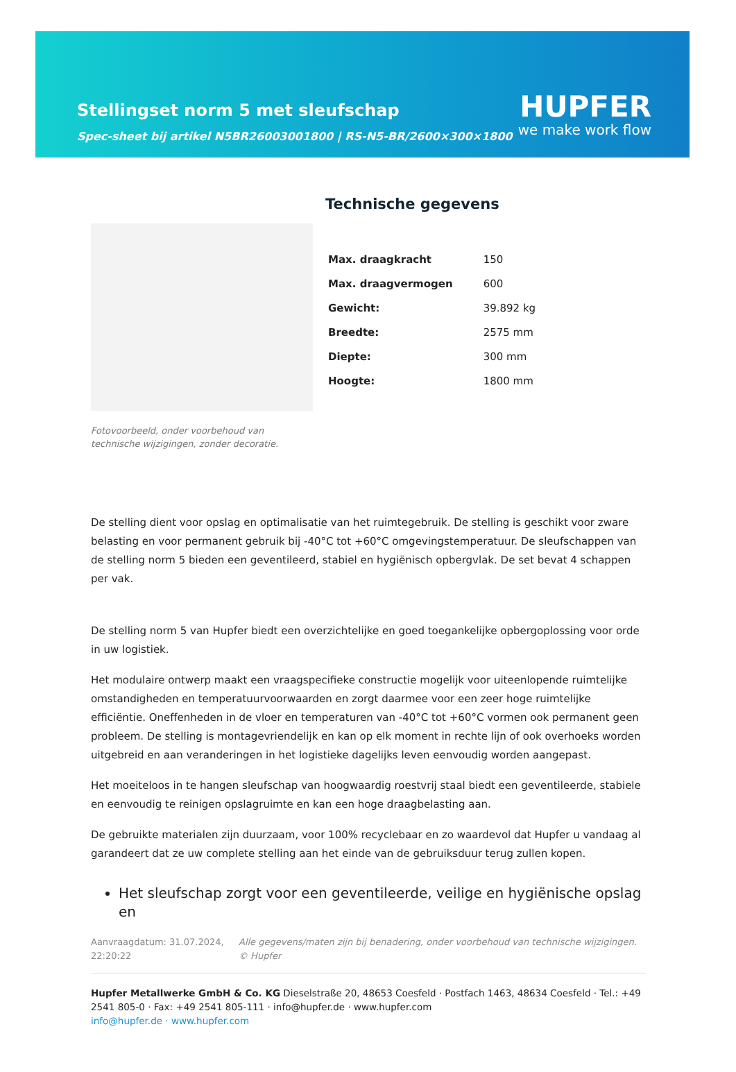Stellingset norm 5 met sleufschap
Spec-sheet bij artikel N5BR26003001800 | RS-N5-BR/2600×300×1800
HUPFER
we make work flow
Fotovoorbeeld, onder voorbehoud van technische wijzigingen, zonder decoratie.
Technische gegevens
| Max. draagkracht | 150 |
| Max. draagvermogen | 600 |
| Gewicht: | 39.892 kg |
| Breedte: | 2575 mm |
| Diepte: | 300 mm |
| Hoogte: | 1800 mm |
De stelling dient voor opslag en optimalisatie van het ruimtegebruik. De stelling is geschikt voor zware belasting en voor permanent gebruik bij -40°C tot +60°C omgevingstemperatuur. De sleufschappen van de stelling norm 5 bieden een geventileerd, stabiel en hygiënisch opbergvlak. De set bevat 4 schappen per vak.
De stelling norm 5 van Hupfer biedt een overzichtelijke en goed toegankelijke opbergoplossing voor orde in uw logistiek.
Het modulaire ontwerp maakt een vraagspecifieke constructie mogelijk voor uiteenlopende ruimtelijke omstandigheden en temperatuurvoorwaarden en zorgt daarmee voor een zeer hoge ruimtelijke efficiëntie. Oneffenheden in de vloer en temperaturen van -40°C tot +60°C vormen ook permanent geen probleem. De stelling is montagevriendelijk en kan op elk moment in rechte lijn of ook overhoeks worden uitgebreid en aan veranderingen in het logistieke dagelijks leven eenvoudig worden aangepast.
Het moeiteloos in te hangen sleufschap van hoogwaardig roestvrij staal biedt een geventileerde, stabiele en eenvoudig te reinigen opslagruimte en kan een hoge draagbelasting aan.
De gebruikte materialen zijn duurzaam, voor 100% recyclebaar en zo waardevol dat Hupfer u vandaag al garandeert dat ze uw complete stelling aan het einde van de gebruiksduur terug zullen kopen.
Het sleufschap zorgt voor een geventileerde, veilige en hygiënische opslag en
Aanvraagdatum: 31.07.2024, 22:20:22
Alle gegevens/maten zijn bij benadering, onder voorbehoud van technische wijzigingen. © Hupfer
Hupfer Metallwerke GmbH & Co. KG Dieselstraße 20, 48653 Coesfeld · Postfach 1463, 48634 Coesfeld · Tel.: +49 2541 805-0 · Fax: +49 2541 805-111 · info@hupfer.de · www.hupfer.com
info@hupfer.de · www.hupfer.com